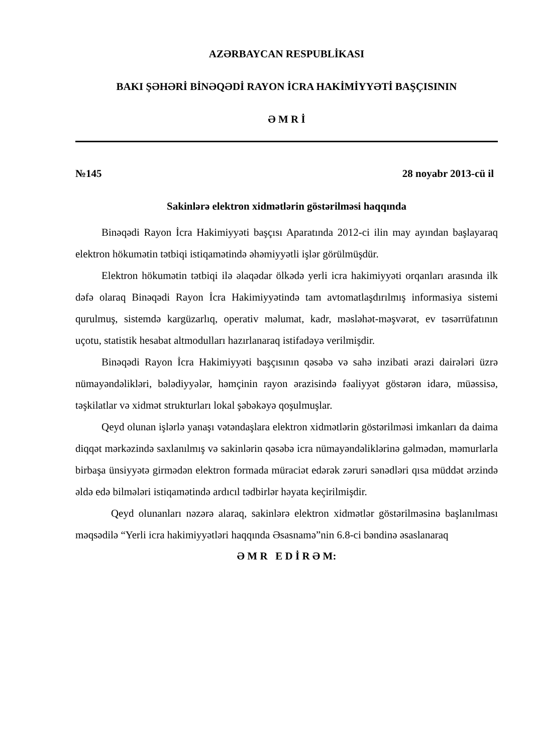AZƏRBAYCAN RESPUBLİKASI
BAKI ŞƏHƏRİ BİNƏQƏDİ RAYON İCRA HAKİMİYYƏTİ BAŞÇISININ
Ə M R İ
№145 28 noyabr 2013-cü il
Sakinlərə elektron xidmətlərin göstərilməsi haqqında
Binəqədi Rayon İcra Hakimiyyəti başçısı Aparatında 2012-ci ilin may ayından başlayaraq elektron hökumətin tətbiqi istiqamətində əhəmiyyətli işlər görülmüşdür.
Elektron hökumətin tətbiqi ilə əlaqədar ölkədə yerli icra hakimiyyəti orqanları arasında ilk dəfə olaraq Binəqədi Rayon İcra Hakimiyyətində tam avtomatlaşdırılmış informasiya sistemi qurulmuş, sistemdə kargüzarlıq, operativ məlumat, kadr, məsləhət-məşvərət, ev təsərrüfatının uçotu, statistik hesabat altmodulları hazırlanaraq istifadəyə verilmişdir.
Binəqədi Rayon İcra Hakimiyyəti başçısının qəsəbə və sahə inzibati ərazi dairələri üzrə nümayəndəlikləri, bələdiyyələr, həmçinin rayon ərazisində fəaliyyət göstərən idarə, müəssisə, təşkilatlar və xidmət strukturları lokal şəbəkəyə qoşulmuşlar.
Qeyd olunan işlərlə yanaşı vətəndaşlara elektron xidmətlərin göstərilməsi imkanları da daima diqqət mərkəzində saxlanılmış və sakinlərin qəsəbə icra nümayəndəliklərinə gəlmədən, məmurlarla birbaşa ünsiyyətə girmədən elektron formada müraciət edərək zəruri sənədləri qısa müddət ərzində əldə edə bilmələri istiqamətində ardıcıl tədbirlər həyata keçirilmişdir.
Qeyd olunanları nəzərə alaraq, sakinlərə elektron xidmətlər göstərilməsinə başlanılması məqsədilə “Yerli icra hakimiyyətləri haqqında Əsasnamə”nin 6.8-ci bəndinə əsaslanaraq
Ə M R E D İ R Ə M: